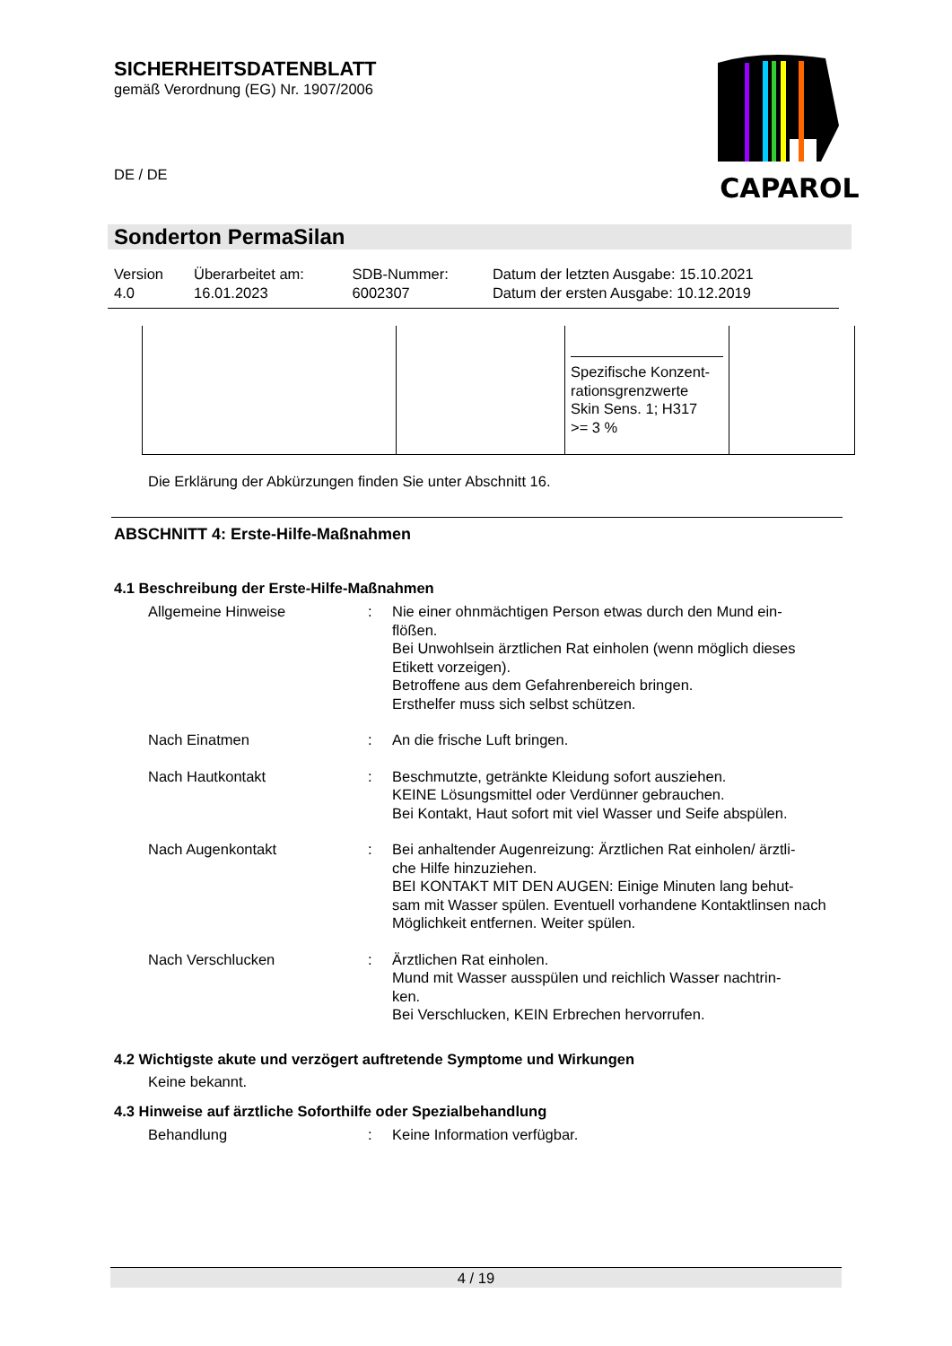SICHERHEITSDATENBLATT
gemäß Verordnung (EG) Nr. 1907/2006
CAPAROL
DE / DE
Sonderton PermaSilan
| Version 4.0 | Überarbeitet am: 16.01.2023 | SDB-Nummer: 6002307 | Datum der letzten Ausgabe: 15.10.2021 Datum der ersten Ausgabe: 10.12.2019 |
| | | Spezifische Konzent- rationsgrenzwerte Skin Sens. 1; H317 >= 3 % | |
Die Erklärung der Abkürzungen finden Sie unter Abschnitt 16.
ABSCHNITT 4: Erste-Hilfe-Maßnahmen
4.1 Beschreibung der Erste-Hilfe-Maßnahmen
Allgemeine Hinweise : Nie einer ohnmächtigen Person etwas durch den Mund ein-
flößen.
Bei Unwohlsein ärztlichen Rat einholen (wenn möglich dieses Etikett vorzeigen).
Betroffene aus dem Gefahrenbereich bringen.
Ersthelfer muss sich selbst schützen.
Nach Einatmen : An die frische Luft bringen.
Nach Hautkontakt : Beschmutzte, getränkte Kleidung sofort ausziehen.
KEINE Lösungsmittel oder Verdünner gebrauchen.
Bei Kontakt, Haut sofort mit viel Wasser und Seife abspülen.
Nach Augenkontakt : Bei anhaltender Augenreizung: Ärztlichen Rat einholen/ ärztli-
che Hilfe hinzuziehen.
BEI KONTAKT MIT DEN AUGEN: Einige Minuten lang behut-
sam mit Wasser spülen. Eventuell vorhandene Kontaktlinsen nach Möglichkeit entfernen. Weiter spülen.
Nach Verschlucken : Ärztlichen Rat einholen.
Mund mit Wasser ausspülen und reichlich Wasser nachtrin-
ken.
Bei Verschlucken, KEIN Erbrechen hervorrufen.
4.2 Wichtigste akute und verzögert auftretende Symptome und Wirkungen
Keine bekannt.
4.3 Hinweise auf ärztliche Soforthilfe oder Spezialbehandlung
Behandlung : Keine Information verfügbar.
4 / 19